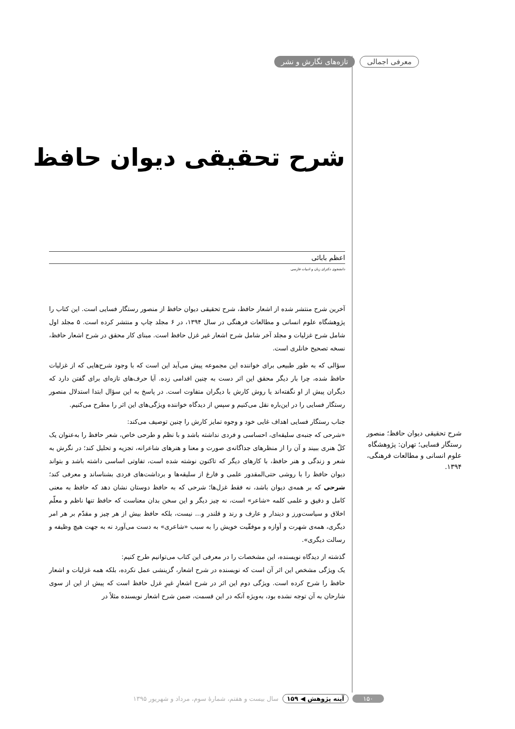معرفی اجمالی تازه‌های نگارش و نشر
شرح تحقیقی دیوان حافظ؛ منصور رستگار فسایی؛ تهران: پژوهشگاه علوم انسانی و مطالعات فرهنگی، ۱۳۹۴.
شرح تحقیقی دیوان حافظ
اعظم بابائی
دانشجوی دکترای زبان و ادبیات فارسی
آخرین شرح منتشر شده از اشعار حافظ، شرح تحقیقی دیوان حافظ از منصور رستگار فسایی است. این کتاب را پژوهشگاه علوم انسانی و مطالعات فرهنگی در سال ۱۳۹۴، در ۶ مجلد چاپ و منتشر کرده است. ۵ مجلد اول شامل شرح غزلیات و مجلد آخر شامل شرح اشعار غیر غزل حافظ است. مبنای کار محقق در شرح اشعار حافظ، نسخه تصحیح خانلری است.
سؤالی که به طور طبیعی برای خواننده این مجموعه پیش می‌آید این است که با وجود شرح‌هایی که از غزلیات حافظ شده، چرا بار دیگر محقق این اثر دست به چنین اقدامی زده. آیا حرف‌های تازه‌ای برای گفتن دارد که دیگران پیش از او نگفته‌اند یا روش کارش با دیگران متفاوت است. در پاسخ به این سؤال ابتدا استدلال منصور رستگار فسایی را در این‌باره نقل می‌کنیم و سپس از دیدگاه خواننده ویژگی‌های این اثر را مطرح می‌کنیم.
جناب رستگار فسایی اهداف غایی خود و وجوه تمایز کارش را چنین توصیف می‌کند:
«شرحی که جنبه‌ی سلیقه‌ای، احساسی و فردی نداشته باشد و با نظم و طرحی خاص، شعر حافظ را به‌عنوان یک کلّ هنری ببیند و آن را از منظرهای جداگانه‌ی صورت و معنا و هنرهای شاعرانه، تجزیه و تحلیل کند؛ در نگرش به شعر و زندگی و هنر حافظ، با کارهای دیگر که تاکنون نوشته شده است، تفاوتی اساسی داشته باشد و بتواند دیوان حافظ را با روشی حتی‌المقدور علمی و فارغ از سلیقه‌ها و برداشت‌های فردی بشناساند و معرفی کند؛ شرحی که بر همه‌ی دیوان باشد، نه فقط غزل‌ها؛ شرحی که به حافظ دوستان نشان دهد که حافظ به معنی کامل و دقیق و علمی کلمه «شاعر» است، نه چیز دیگر و این سخن بدان معناست که حافظ تنها ناظم و معلّم اخلاق و سیاست‌ورز و دیندار و عارف و رند و قلندر و... نیست، بلکه حافظ بیش از هر چیز و مقدّم بر هر امر دیگری، همه‌ی شهرت و آوازه و موفقّیت خویش را به سبب «شاعری» به دست می‌آورد نه به جهت هیچ وظیفه و رسالت دیگری».
گذشته از دیدگاه نویسنده، این مشخصات را در معرفی این کتاب می‌توانیم طرح کنیم:
یک ویژگی مشخص این اثر آن است که نویسنده در شرح اشعار، گزینشی عمل نکرده، بلکه همه غزلیات و اشعار حافظ را شرح کرده است. ویژگی دوم این اثر در شرح اشعارِ غیرِ غزل حافظ است که پیش از این از سوی شارحان به آن توجه نشده بود، به‌ویژه آنکه در این قسمت، ضمن شرح اشعار نویسنده مثلاً در
۱۵۰ آینه پژوهش ◀ ۱۵۹ سال بیست و هفتم، شمارهٔ سوم، مرداد و شهریور ۱۳۹۵